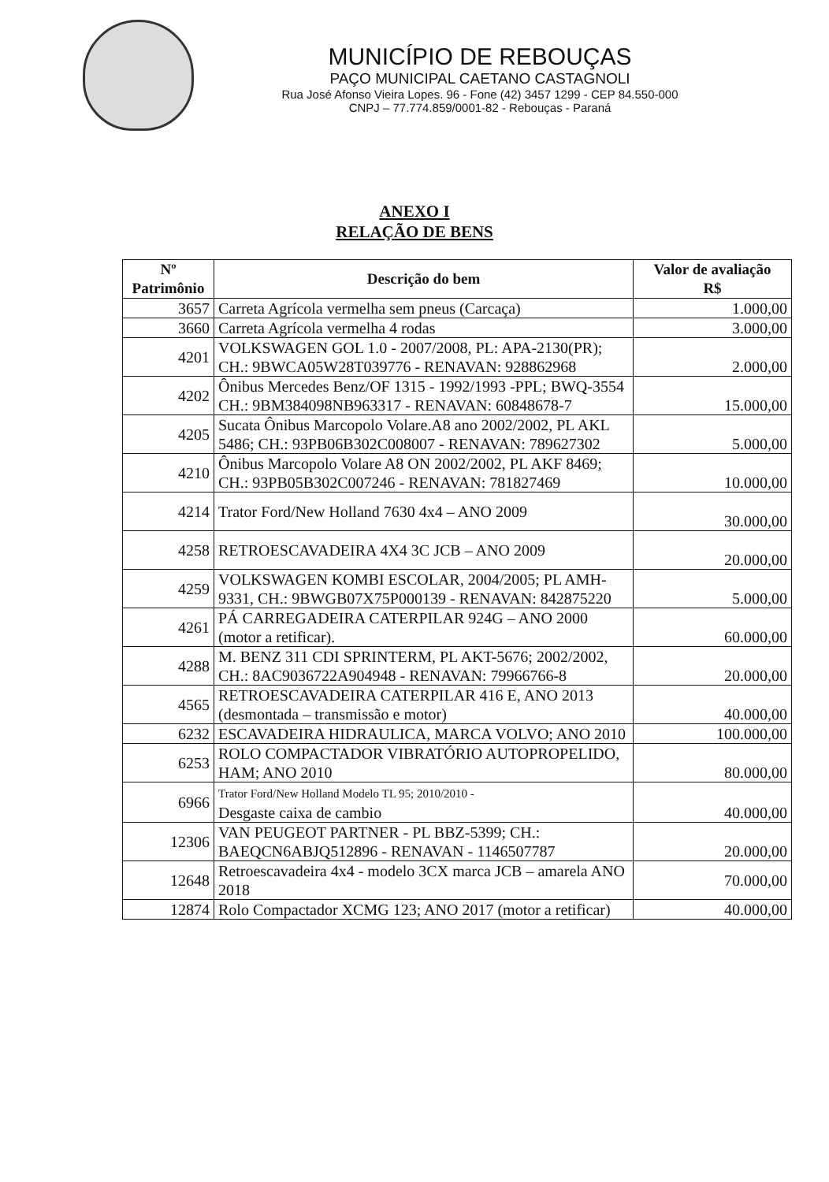MUNICÍPIO DE REBOUÇAS
PAÇO MUNICIPAL CAETANO CASTAGNOLI
Rua José Afonso Vieira Lopes. 96 - Fone (42) 3457 1299 - CEP 84.550-000
CNPJ – 77.774.859/0001-82 - Rebouças - Paraná
ANEXO I
RELAÇÃO DE BENS
| Nº Patrimônio | Descrição do bem | Valor de avaliação R$ |
| --- | --- | --- |
| 3657 | Carreta Agrícola vermelha sem pneus (Carcaça) | 1.000,00 |
| 3660 | Carreta Agrícola vermelha 4 rodas | 3.000,00 |
| 4201 | VOLKSWAGEN GOL 1.0 - 2007/2008, PL: APA-2130(PR); CH.: 9BWCA05W28T039776 - RENAVAN: 928862968 | 2.000,00 |
| 4202 | Ônibus Mercedes Benz/OF 1315 - 1992/1993 -PPL; BWQ-3554 CH.: 9BM384098NB963317 - RENAVAN: 60848678-7 | 15.000,00 |
| 4205 | Sucata Ônibus Marcopolo Volare.A8 ano 2002/2002, PL AKL 5486; CH.: 93PB06B302C008007 - RENAVAN: 789627302 | 5.000,00 |
| 4210 | Ônibus Marcopolo Volare A8 ON 2002/2002, PL AKF 8469; CH.: 93PB05B302C007246 - RENAVAN: 781827469 | 10.000,00 |
| 4214 | Trator Ford/New Holland 7630 4x4 – ANO 2009 | 30.000,00 |
| 4258 | RETROESCAVADEIRA 4X4 3C JCB – ANO 2009 | 20.000,00 |
| 4259 | VOLKSWAGEN KOMBI ESCOLAR, 2004/2005; PL AMH-9331, CH.: 9BWGB07X75P000139 - RENAVAN: 842875220 | 5.000,00 |
| 4261 | PÁ CARREGADEIRA CATERPILAR 924G – ANO 2000 (motor a retificar). | 60.000,00 |
| 4288 | M. BENZ 311 CDI SPRINTERM, PL AKT-5676; 2002/2002, CH.: 8AC9036722A904948 - RENAVAN: 79966766-8 | 20.000,00 |
| 4565 | RETROESCAVADEIRA CATERPILAR 416 E, ANO 2013 (desmontada – transmissão e motor) | 40.000,00 |
| 6232 | ESCAVADEIRA HIDRAULICA, MARCA VOLVO; ANO 2010 | 100.000,00 |
| 6253 | ROLO COMPACTADOR VIBRATÓRIO AUTOPROPELIDO, HAM; ANO 2010 | 80.000,00 |
| 6966 | Trator Ford/New Holland Modelo TL 95; 2010/2010 - Desgaste caixa de cambio | 40.000,00 |
| 12306 | VAN PEUGEOT PARTNER - PL BBZ-5399; CH.: BAEQCN6ABJQ512896 - RENAVAN - 1146507787 | 20.000,00 |
| 12648 | Retroescavadeira 4x4 - modelo 3CX marca JCB – amarela ANO 2018 | 70.000,00 |
| 12874 | Rolo Compactador XCMG 123; ANO 2017 (motor a retificar) | 40.000,00 |